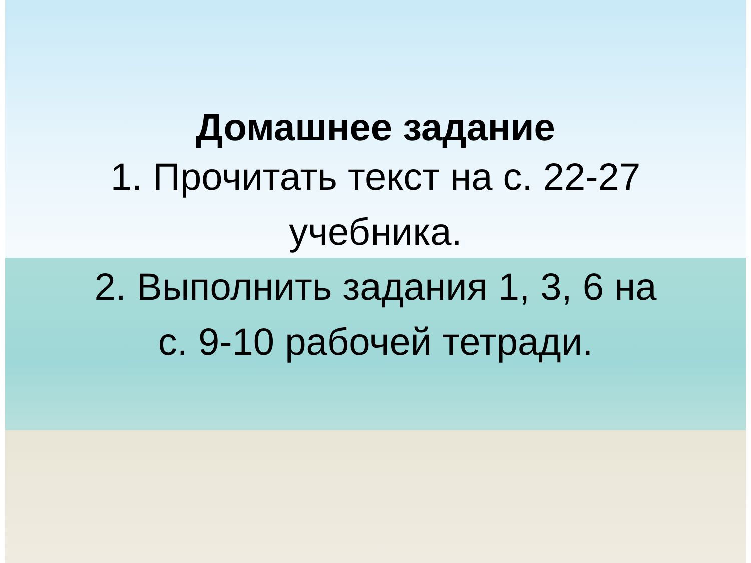Домашнее задание
1. Прочитать текст на с. 22-27
учебника.
2. Выполнить задания 1, 3, 6 на
с. 9-10 рабочей тетради.